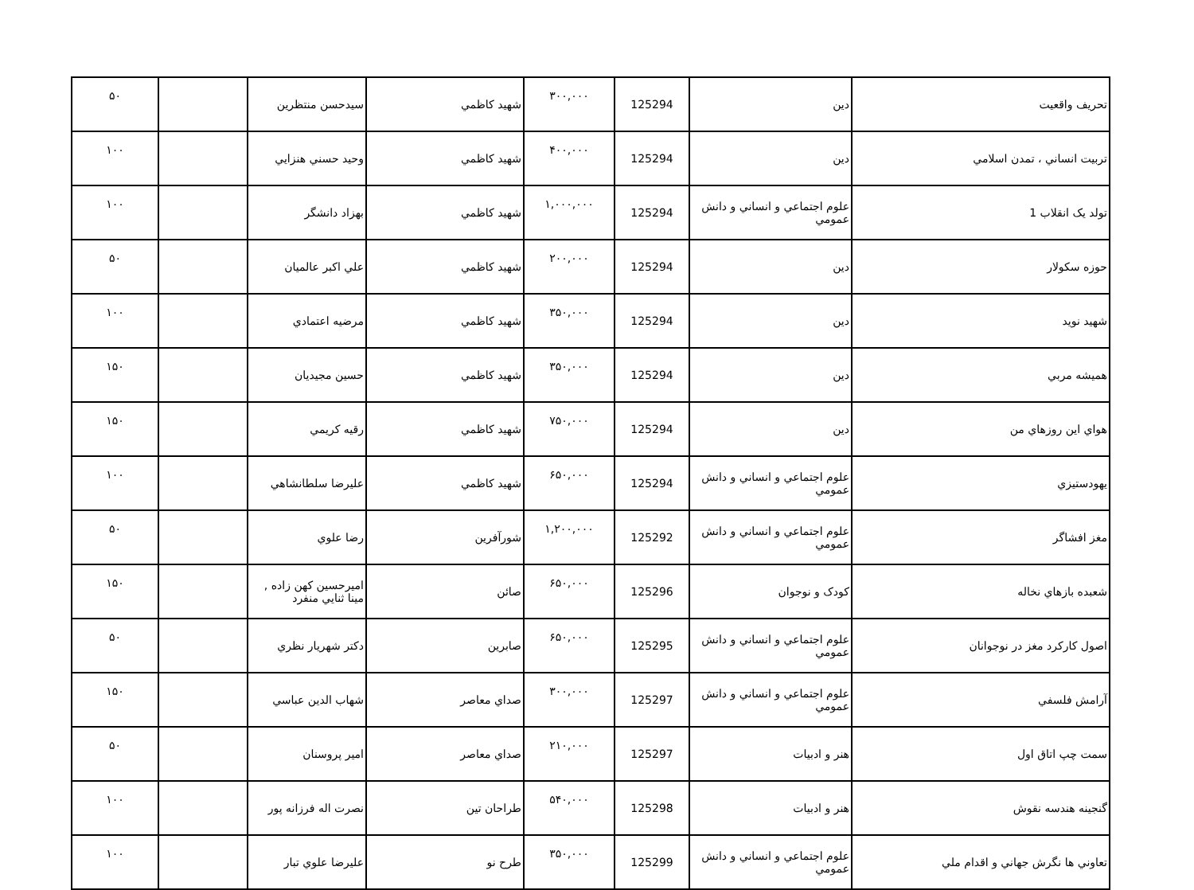| تحريف واقعيت | دين | 125294 | ۳۰۰,۰۰۰ | شهيد كاظمي | سيدحسن منتظرين | | ۵۰ |
| تربيت انساني ، تمدن اسلامي | دين | 125294 | ۴۰۰,۰۰۰ | شهيد كاظمي | وحيد حسني هنزايي | | ۱۰۰ |
| تولد يک انقلاب 1 | علوم اجتماعي و انساني و دانش عمومي | 125294 | ۱,۰۰۰,۰۰۰ | شهيد كاظمي | بهزاد دانشگر | | ۱۰۰ |
| حوزه سکولار | دين | 125294 | ۲۰۰,۰۰۰ | شهيد كاظمي | علي اكبر عالميان | | ۵۰ |
| شهيد نويد | دين | 125294 | ۳۵۰,۰۰۰ | شهيد كاظمي | مرضيه اعتمادي | | ۱۰۰ |
| هميشه مربي | دين | 125294 | ۳۵۰,۰۰۰ | شهيد كاظمي | حسين مجيديان | | ۱۵۰ |
| هواي اين روزهاي من | دين | 125294 | ۷۵۰,۰۰۰ | شهيد كاظمي | رقيه كريمي | | ۱۵۰ |
| يهودستيزي | علوم اجتماعي و انساني و دانش عمومي | 125294 | ۶۵۰,۰۰۰ | شهيد كاظمي | عليرضا سلطانشاهي | | ۱۰۰ |
| مغز افشاگر | علوم اجتماعي و انساني و دانش عمومي | 125292 | ۱,۲۰۰,۰۰۰ | شورآفرين | رضا علوي | | ۵۰ |
| شعبده بازهاي نخاله | كودک و نوجوان | 125296 | ۶۵۰,۰۰۰ | صائن | اميرحسين كهن زاده , مينا ثنايي منفرد | | ۱۵۰ |
| اصول كاركرد مغز در نوجوانان | علوم اجتماعي و انساني و دانش عمومي | 125295 | ۶۵۰,۰۰۰ | صابرين | دكتر شهريار نظري | | ۵۰ |
| آرامش فلسفي | علوم اجتماعي و انساني و دانش عمومي | 125297 | ۳۰۰,۰۰۰ | صداي معاصر | شهاب الدين عباسي | | ۱۵۰ |
| سمت چپ اتاق اول | هنر و ادبيات | 125297 | ۲۱۰,۰۰۰ | صداي معاصر | امير پروسنان | | ۵۰ |
| گنجينه هندسه نقوش | هنر و ادبيات | 125298 | ۵۴۰,۰۰۰ | طراحان تين | نصرت اله فرزانه پور | | ۱۰۰ |
| تعاوني ها نگرش جهاني و اقدام ملي | علوم اجتماعي و انساني و دانش عمومي | 125299 | ۳۵۰,۰۰۰ | طرح نو | عليرضا علوي تبار | | ۱۰۰ |